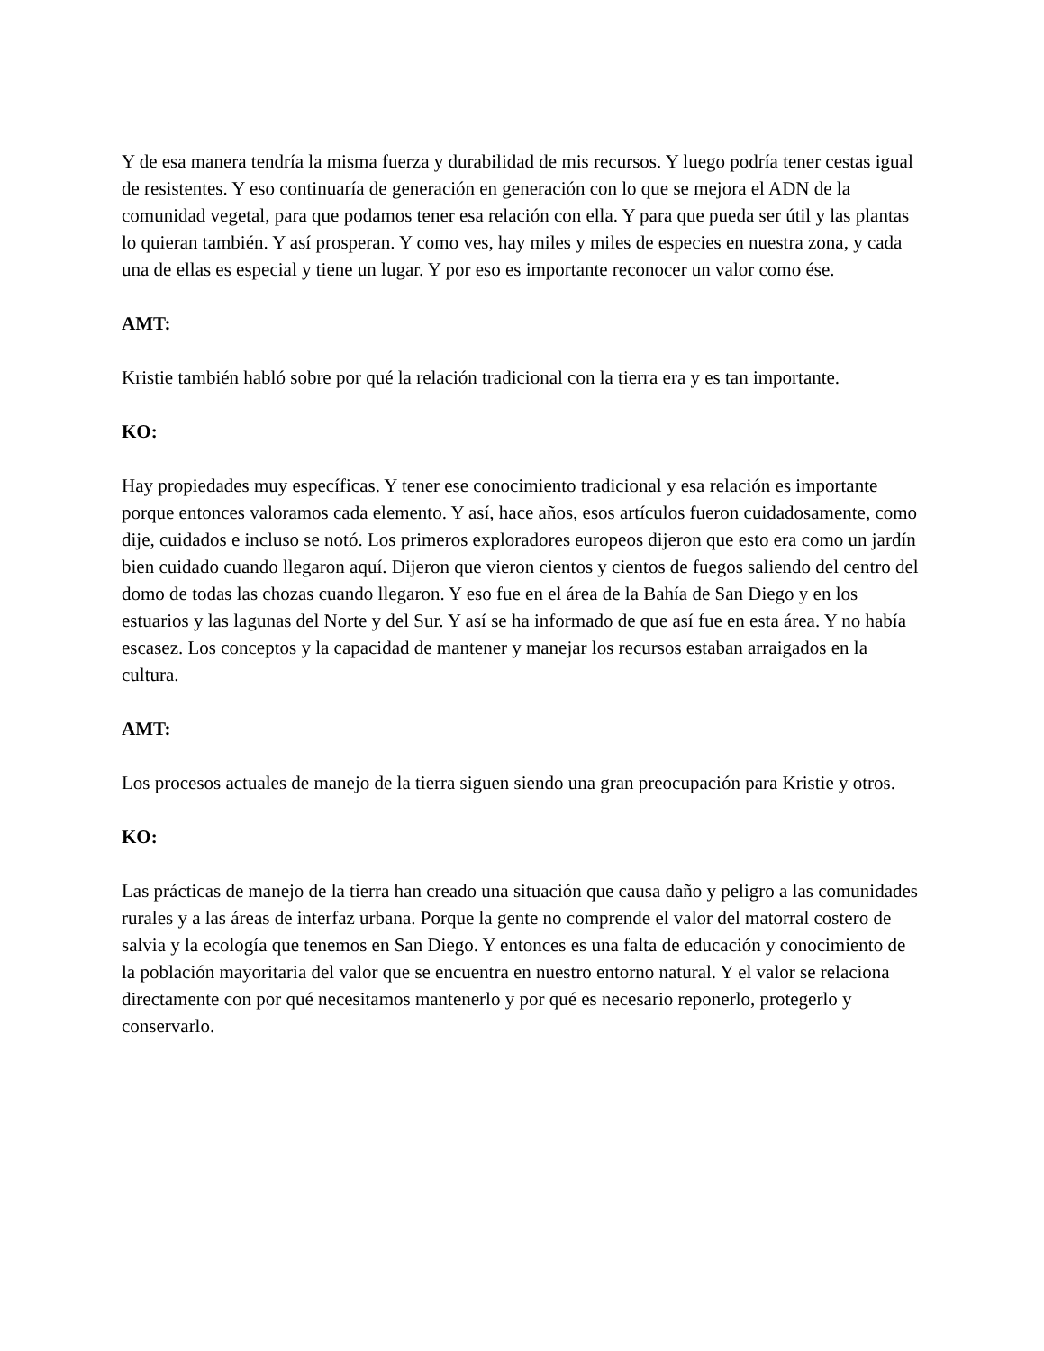Y de esa manera tendría la misma fuerza y durabilidad de mis recursos. Y luego podría tener cestas igual de resistentes. Y eso continuaría de generación en generación con lo que se mejora el ADN de la comunidad vegetal, para que podamos tener esa relación con ella. Y para que pueda ser útil y las plantas lo quieran también. Y así prosperan. Y como ves, hay miles y miles de especies en nuestra zona, y cada una de ellas es especial y tiene un lugar. Y por eso es importante reconocer un valor como ése.
AMT:
Kristie también habló sobre por qué la relación tradicional con la tierra era y es tan importante.
KO:
Hay propiedades muy específicas. Y tener ese conocimiento tradicional y esa relación es importante porque entonces valoramos cada elemento. Y así, hace años, esos artículos fueron cuidadosamente, como dije, cuidados e incluso se notó. Los primeros exploradores europeos dijeron que esto era como un jardín bien cuidado cuando llegaron aquí. Dijeron que vieron cientos y cientos de fuegos saliendo del centro del domo de todas las chozas cuando llegaron. Y eso fue en el área de la Bahía de San Diego y en los estuarios y las lagunas del Norte y del Sur. Y así se ha informado de que así fue en esta área. Y no había escasez. Los conceptos y la capacidad de mantener y manejar los recursos estaban arraigados en la cultura.
AMT:
Los procesos actuales de manejo de la tierra siguen siendo una gran preocupación para Kristie y otros.
KO:
Las prácticas de manejo de la tierra han creado una situación que causa daño y peligro a las comunidades rurales y a las áreas de interfaz urbana. Porque la gente no comprende el valor del matorral costero de salvia y la ecología que tenemos en San Diego. Y entonces es una falta de educación y conocimiento de la población mayoritaria del valor que se encuentra en nuestro entorno natural. Y el valor se relaciona directamente con por qué necesitamos mantenerlo y por qué es necesario reponerlo, protegerlo y conservarlo.